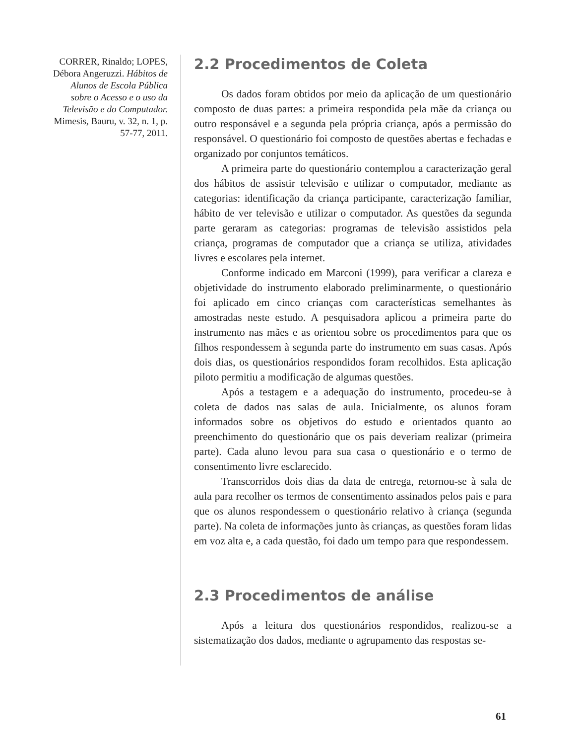CORRER, Rinaldo; LOPES, Débora Angeruzzi. Hábitos de Alunos de Escola Pública sobre o Acesso e o uso da Televisão e do Computador. Mimesis, Bauru, v. 32, n. 1, p. 57-77, 2011.
2.2 Procedimentos de Coleta
Os dados foram obtidos por meio da aplicação de um questionário composto de duas partes: a primeira respondida pela mãe da criança ou outro responsável e a segunda pela própria criança, após a permissão do responsável. O questionário foi composto de questões abertas e fechadas e organizado por conjuntos temáticos.
A primeira parte do questionário contemplou a caracterização geral dos hábitos de assistir televisão e utilizar o computador, mediante as categorias: identificação da criança participante, caracterização familiar, hábito de ver televisão e utilizar o computador. As questões da segunda parte geraram as categorias: programas de televisão assistidos pela criança, programas de computador que a criança se utiliza, atividades livres e escolares pela internet.
Conforme indicado em Marconi (1999), para verificar a clareza e objetividade do instrumento elaborado preliminarmente, o questionário foi aplicado em cinco crianças com características semelhantes às amostradas neste estudo. A pesquisadora aplicou a primeira parte do instrumento nas mães e as orientou sobre os procedimentos para que os filhos respondessem à segunda parte do instrumento em suas casas. Após dois dias, os questionários respondidos foram recolhidos. Esta aplicação piloto permitiu a modificação de algumas questões.
Após a testagem e a adequação do instrumento, procedeu-se à coleta de dados nas salas de aula. Inicialmente, os alunos foram informados sobre os objetivos do estudo e orientados quanto ao preenchimento do questionário que os pais deveriam realizar (primeira parte). Cada aluno levou para sua casa o questionário e o termo de consentimento livre esclarecido.
Transcorridos dois dias da data de entrega, retornou-se à sala de aula para recolher os termos de consentimento assinados pelos pais e para que os alunos respondessem o questionário relativo à criança (segunda parte). Na coleta de informações junto às crianças, as questões foram lidas em voz alta e, a cada questão, foi dado um tempo para que respondessem.
2.3 Procedimentos de análise
Após a leitura dos questionários respondidos, realizou-se a sistematização dos dados, mediante o agrupamento das respostas se-
61